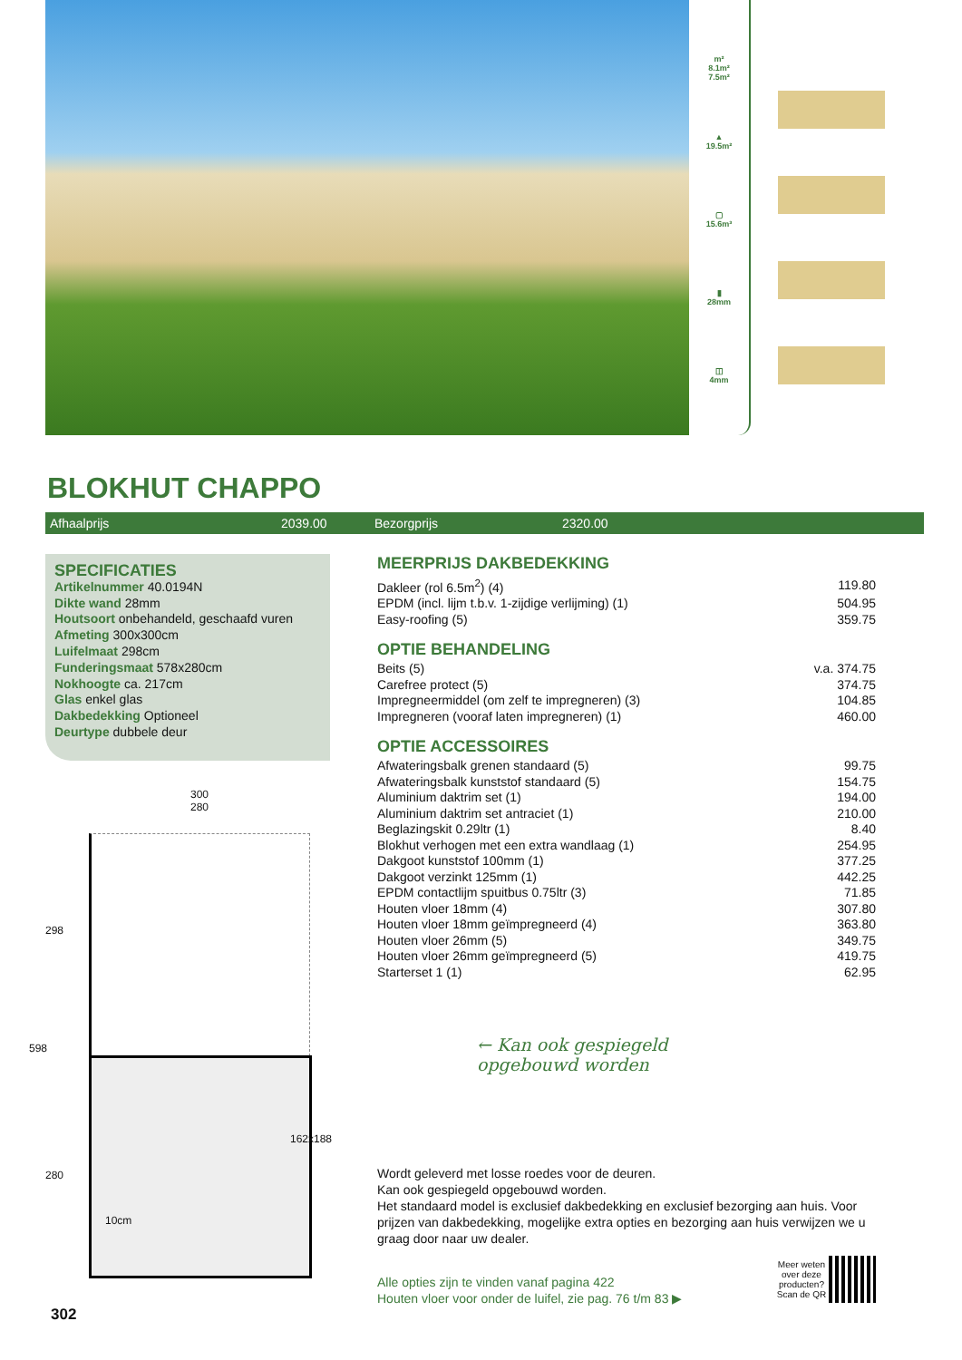m²
8.1m²
7.5m²
▲
19.5m²
▢
15.6m³
▮
28mm
◫
4mm
BLOKHUT CHAPPO
Afhaalprijs 2039.00 Bezorgprijs 2320.00
SPECIFICATIES
Artikelnummer 40.0194N
Dikte wand 28mm
Houtsoort onbehandeld, geschaafd vuren
Afmeting 300x300cm
Luifelmaat 298cm
Funderingsmaat 578x280cm
Nokhoogte ca. 217cm
Glas enkel glas
Dakbedekking Optioneel
Deurtype dubbele deur
300
280
298
598
280
162x188
10cm
MEERPRIJS DAKBEDEKKING
| Dakleer (rol 6.5m<sup>2</sup>) (4) | 119.80 |
| EPDM (incl. lijm t.b.v. 1-zijdige verlijming) (1) | 504.95 |
| Easy-roofing (5) | 359.75 |
OPTIE BEHANDELING
| Beits (5) | v.a. 374.75 |
| Carefree protect (5) | 374.75 |
| Impregneermiddel (om zelf te impregneren) (3) | 104.85 |
| Impregneren (vooraf laten impregneren) (1) | 460.00 |
OPTIE ACCESSOIRES
| Afwateringsbalk grenen standaard (5) | 99.75 |
| Afwateringsbalk kunststof standaard (5) | 154.75 |
| Aluminium daktrim set (1) | 194.00 |
| Aluminium daktrim set antraciet (1) | 210.00 |
| Beglazingskit 0.29ltr (1) | 8.40 |
| Blokhut verhogen met een extra wandlaag (1) | 254.95 |
| Dakgoot kunststof 100mm (1) | 377.25 |
| Dakgoot verzinkt 125mm (1) | 442.25 |
| EPDM contactlijm spuitbus 0.75ltr (3) | 71.85 |
| Houten vloer 18mm (4) | 307.80 |
| Houten vloer 18mm geïmpregneerd (4) | 363.80 |
| Houten vloer 26mm (5) | 349.75 |
| Houten vloer 26mm geïmpregneerd (5) | 419.75 |
| Starterset 1 (1) | 62.95 |
← Kan ook gespiegeld
opgebouwd worden
Wordt geleverd met losse roedes voor de deuren.
Kan ook gespiegeld opgebouwd worden.
Het standaard model is exclusief dakbedekking en exclusief bezorging aan huis. Voor prijzen van dakbedekking, mogelijke extra opties en bezorging aan huis verwijzen we u graag door naar uw dealer.
Alle opties zijn te vinden vanaf pagina 422
Houten vloer voor onder de luifel, zie pag. 76 t/m 83 ▶
Meer weten
over deze
producten?
Scan de QR
302